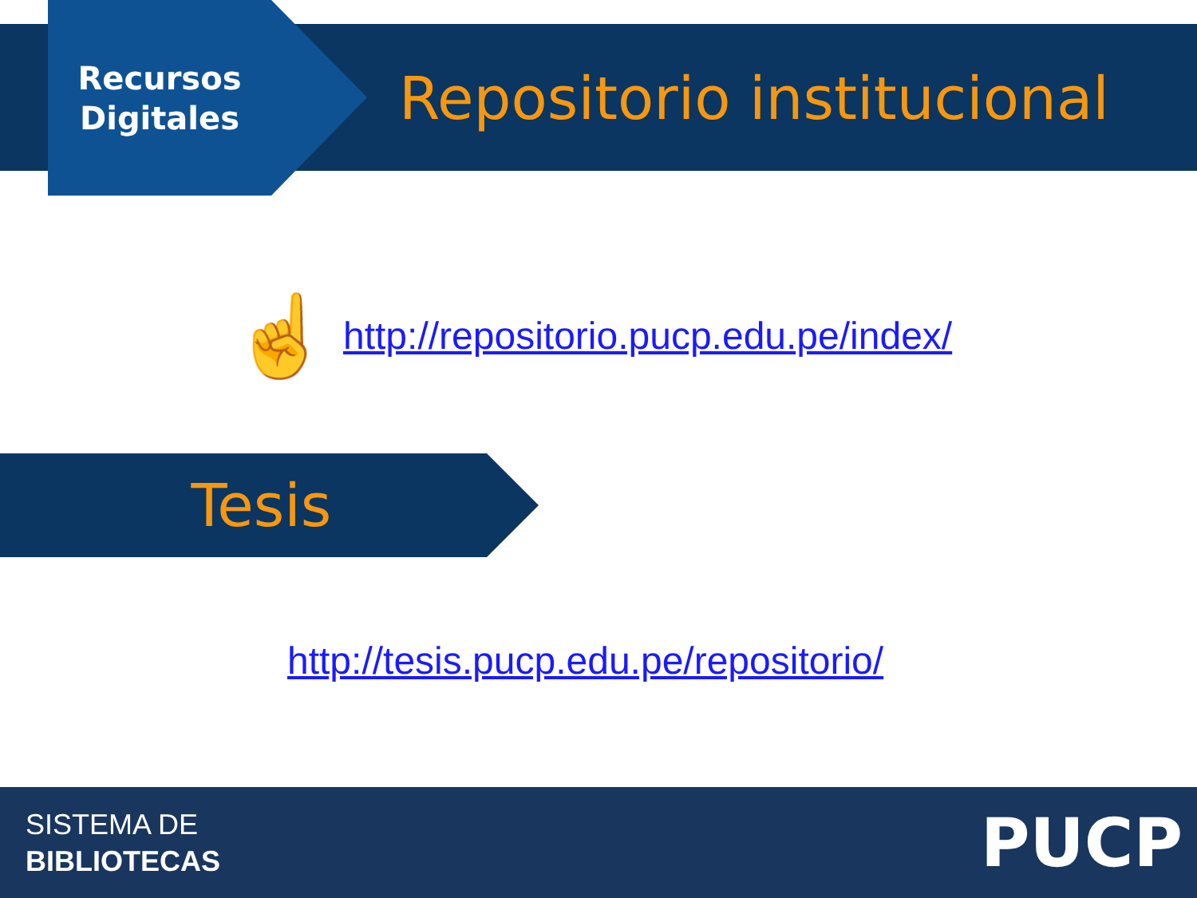Recursos Digitales
Repositorio institucional
☝
http://repositorio.pucp.edu.pe/index/
Tesis
http://tesis.pucp.edu.pe/repositorio/
SISTEMA DE
BIBLIOTECAS
PUCP